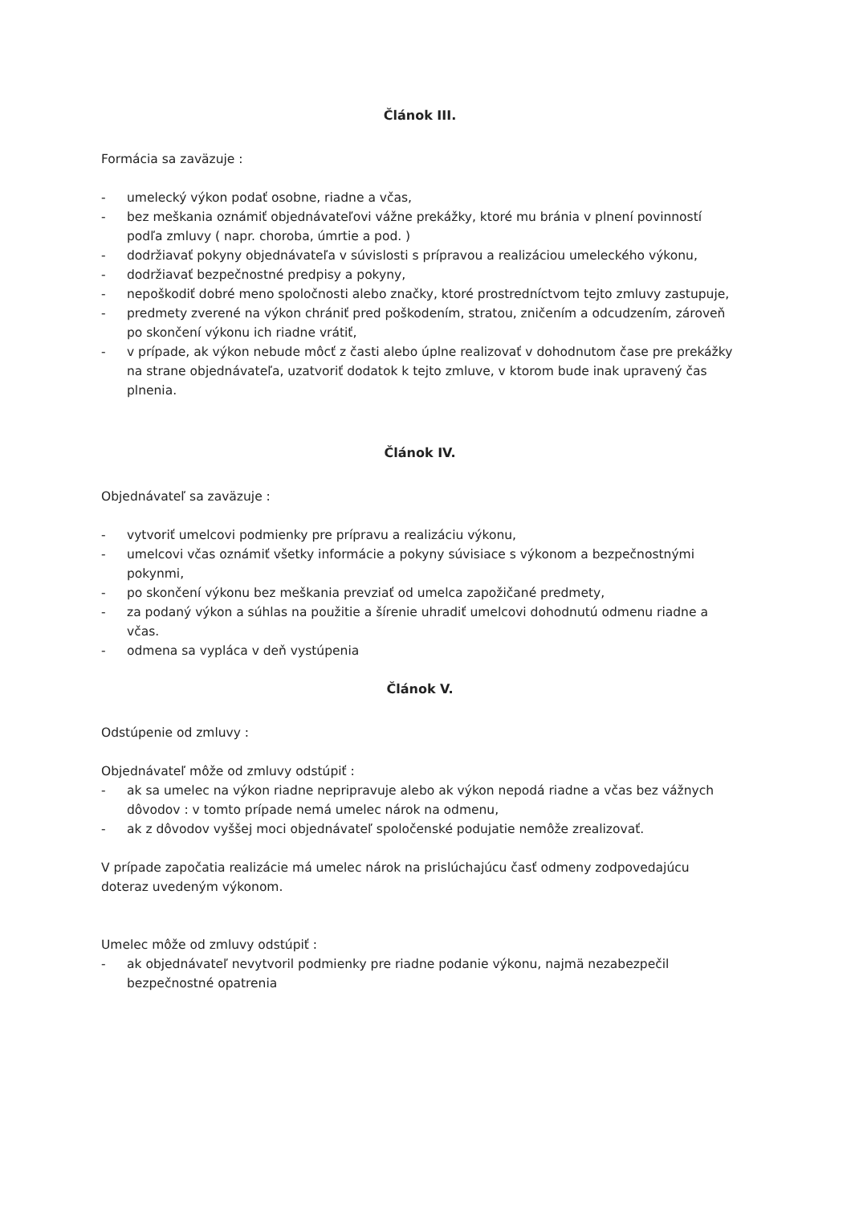Článok III.
Formácia sa zaväzuje :
- umelecký výkon podať osobne, riadne a včas,
- bez meškania oznámiť objednávateľovi vážne prekážky, ktoré mu bránia v plnení povinností podľa zmluvy ( napr. choroba, úmrtie a pod. )
- dodržiavať pokyny objednávateľa v súvislosti s prípravou a realizáciou umeleckého výkonu,
- dodržiavať bezpečnostné predpisy a pokyny,
- nepoškodiť dobré meno spoločnosti alebo značky, ktoré prostredníctvom tejto zmluvy zastupuje,
- predmety zverené na výkon chrániť pred poškodením, stratou, zničením a odcudzením, zároveň po skončení výkonu ich riadne vrátiť,
- v prípade, ak výkon nebude môcť z časti alebo úplne realizovať v dohodnutom čase pre prekážky na strane objednávateľa, uzatvoriť dodatok k tejto zmluve, v ktorom bude inak upravený čas plnenia.
Článok IV.
Objednávateľ sa zaväzuje :
- vytvoriť umelcovi podmienky pre prípravu a realizáciu výkonu,
- umelcovi včas oznámiť všetky informácie a pokyny súvisiace s výkonom a bezpečnostnými pokynmi,
- po skončení výkonu bez meškania prevziať od umelca zapožičané predmety,
- za podaný výkon a súhlas na použitie a šírenie uhradiť umelcovi dohodnutú odmenu riadne a včas.
- odmena sa vypláca v deň vystúpenia
Článok V.
Odstúpenie od zmluvy :
Objednávateľ môže od zmluvy odstúpiť :
- ak sa umelec na výkon riadne nepripravuje alebo ak výkon nepodá riadne a včas bez vážnych dôvodov : v tomto prípade nemá umelec nárok na odmenu,
- ak z dôvodov vyššej moci objednávateľ spoločenské podujatie nemôže zrealizovať.
V prípade započatia realizácie má umelec nárok na prislúchajúcu časť odmeny zodpovedajúcu doteraz uvedeným výkonom.
Umelec môže od zmluvy odstúpiť :
- ak objednávateľ nevytvoril podmienky pre riadne podanie výkonu, najmä nezabezpečil bezpečnostné opatrenia